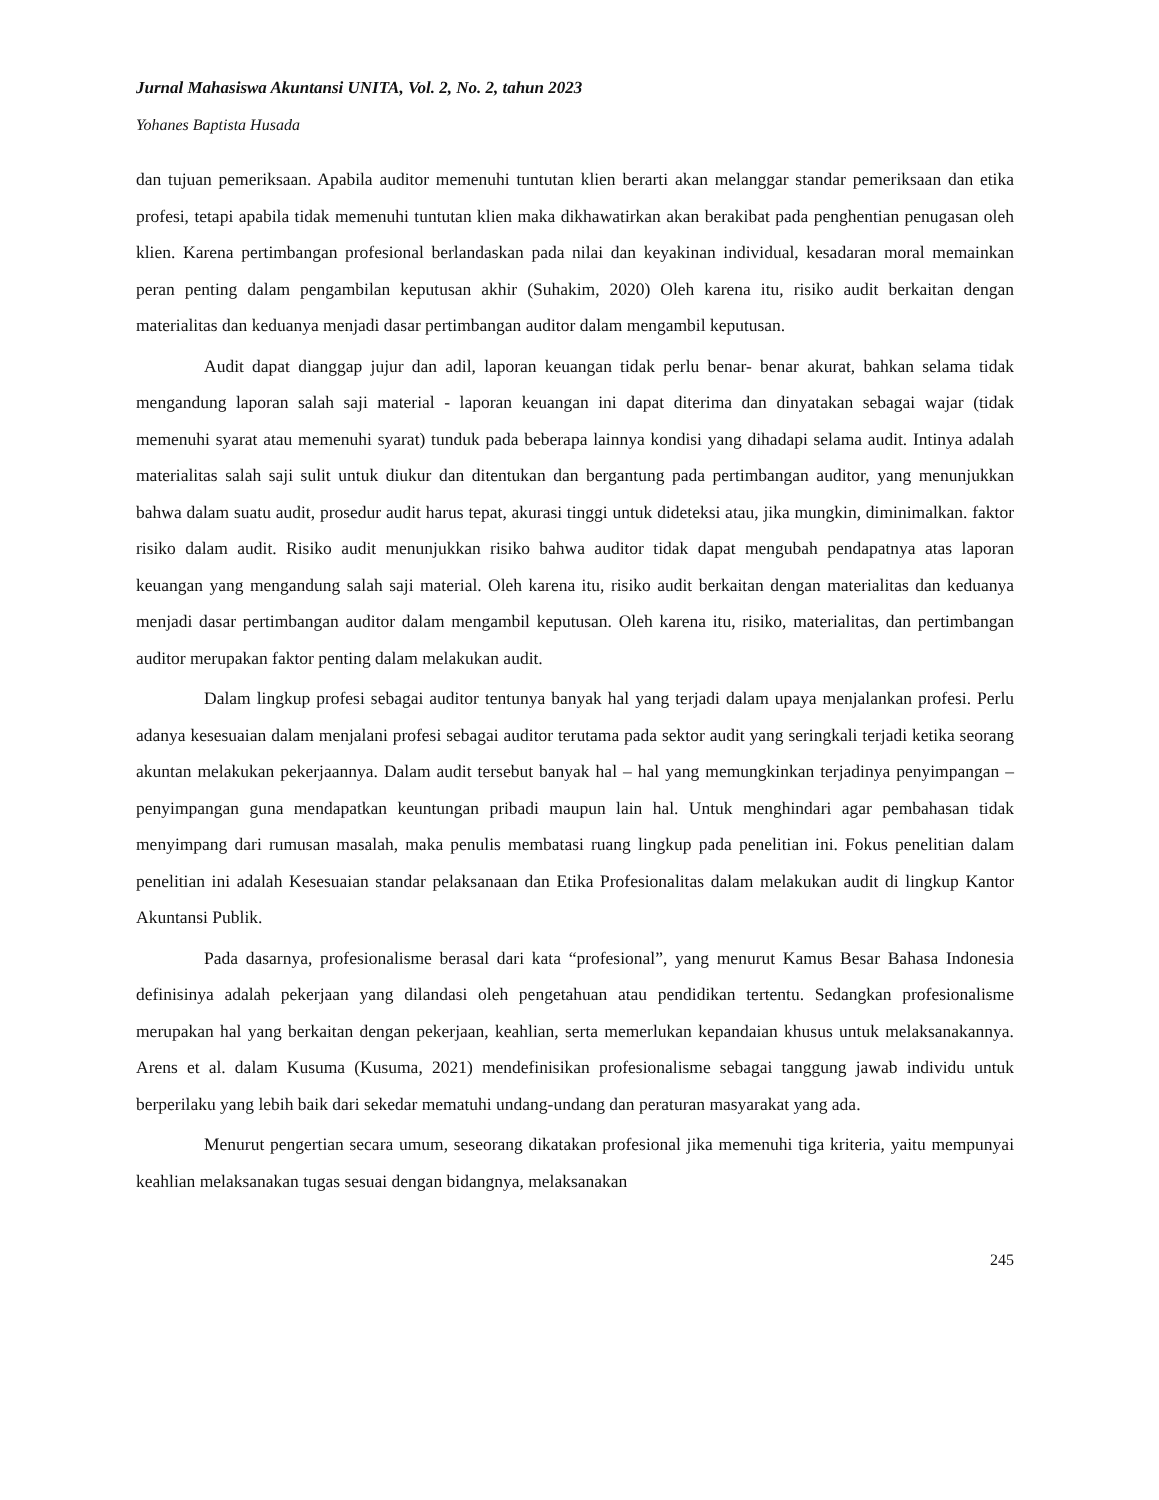Jurnal Mahasiswa Akuntansi UNITA, Vol. 2, No. 2, tahun 2023
Yohanes Baptista Husada
dan tujuan pemeriksaan. Apabila auditor memenuhi tuntutan klien berarti akan melanggar standar pemeriksaan dan etika profesi, tetapi apabila tidak memenuhi tuntutan klien maka dikhawatirkan akan berakibat pada penghentian penugasan oleh klien. Karena pertimbangan profesional berlandaskan pada nilai dan keyakinan individual, kesadaran moral memainkan peran penting dalam pengambilan keputusan akhir (Suhakim, 2020) Oleh karena itu, risiko audit berkaitan dengan materialitas dan keduanya menjadi dasar pertimbangan auditor dalam mengambil keputusan.
Audit dapat dianggap jujur dan adil, laporan keuangan tidak perlu benar- benar akurat, bahkan selama tidak mengandung laporan salah saji material - laporan keuangan ini dapat diterima dan dinyatakan sebagai wajar (tidak memenuhi syarat atau memenuhi syarat) tunduk pada beberapa lainnya kondisi yang dihadapi selama audit. Intinya adalah materialitas salah saji sulit untuk diukur dan ditentukan dan bergantung pada pertimbangan auditor, yang menunjukkan bahwa dalam suatu audit, prosedur audit harus tepat, akurasi tinggi untuk dideteksi atau, jika mungkin, diminimalkan. faktor risiko dalam audit. Risiko audit menunjukkan risiko bahwa auditor tidak dapat mengubah pendapatnya atas laporan keuangan yang mengandung salah saji material. Oleh karena itu, risiko audit berkaitan dengan materialitas dan keduanya menjadi dasar pertimbangan auditor dalam mengambil keputusan. Oleh karena itu, risiko, materialitas, dan pertimbangan auditor merupakan faktor penting dalam melakukan audit.
Dalam lingkup profesi sebagai auditor tentunya banyak hal yang terjadi dalam upaya menjalankan profesi. Perlu adanya kesesuaian dalam menjalani profesi sebagai auditor terutama pada sektor audit yang seringkali terjadi ketika seorang akuntan melakukan pekerjaannya. Dalam audit tersebut banyak hal – hal yang memungkinkan terjadinya penyimpangan – penyimpangan guna mendapatkan keuntungan pribadi maupun lain hal. Untuk menghindari agar pembahasan tidak menyimpang dari rumusan masalah, maka penulis membatasi ruang lingkup pada penelitian ini. Fokus penelitian dalam penelitian ini adalah Kesesuaian standar pelaksanaan dan Etika Profesionalitas dalam melakukan audit di lingkup Kantor Akuntansi Publik.
Pada dasarnya, profesionalisme berasal dari kata “profesional”, yang menurut Kamus Besar Bahasa Indonesia definisinya adalah pekerjaan yang dilandasi oleh pengetahuan atau pendidikan tertentu. Sedangkan profesionalisme merupakan hal yang berkaitan dengan pekerjaan, keahlian, serta memerlukan kepandaian khusus untuk melaksanakannya. Arens et al. dalam Kusuma (Kusuma, 2021) mendefinisikan profesionalisme sebagai tanggung jawab individu untuk berperilaku yang lebih baik dari sekedar mematuhi undang-undang dan peraturan masyarakat yang ada.
Menurut pengertian secara umum, seseorang dikatakan profesional jika memenuhi tiga kriteria, yaitu mempunyai keahlian melaksanakan tugas sesuai dengan bidangnya, melaksanakan
245